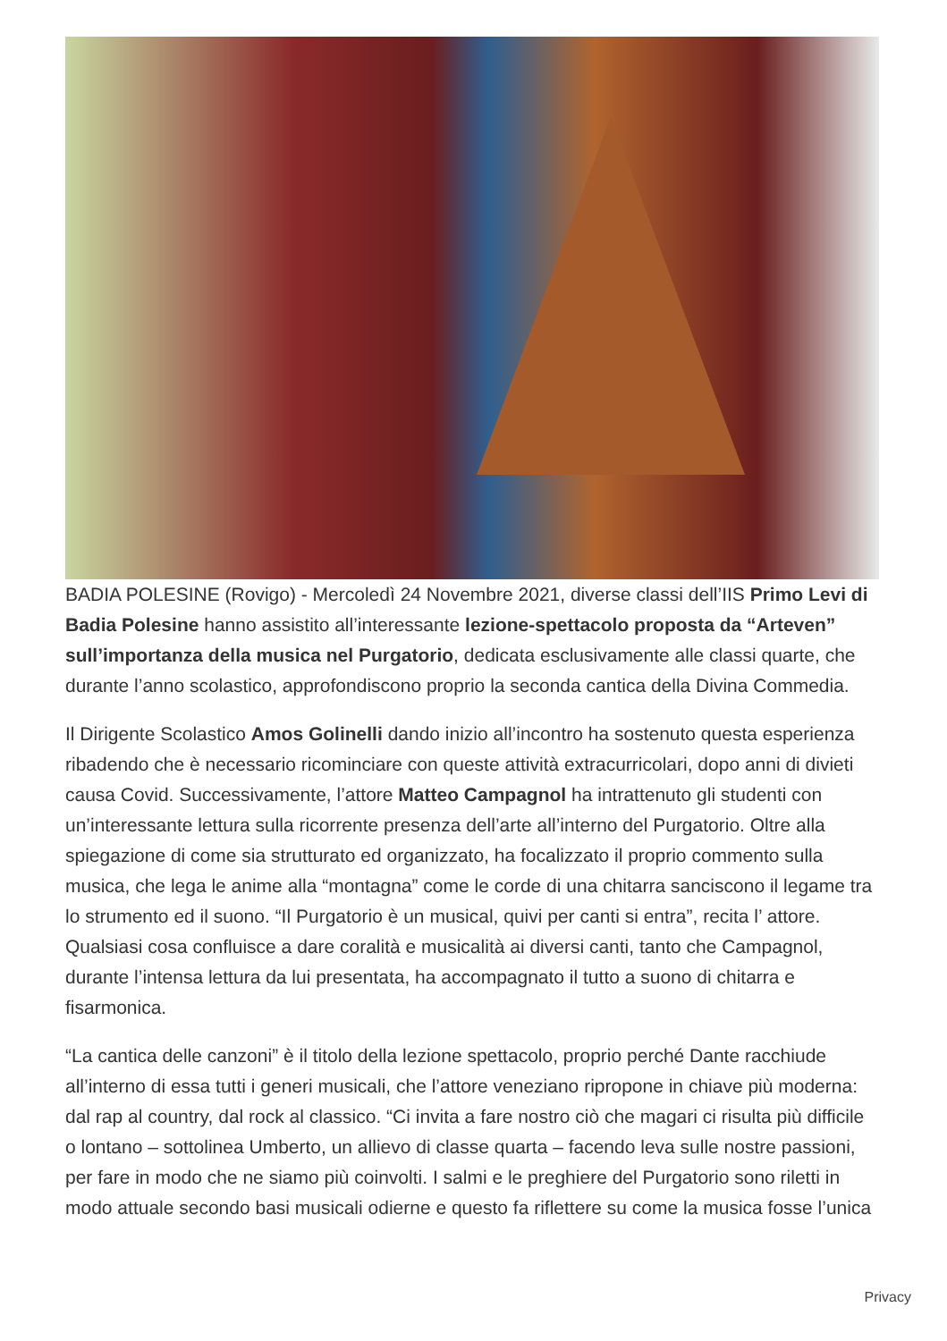BADIA POLESINE (Rovigo) - Mercoledì 24 Novembre 2021, diverse classi dell’IIS Primo Levi di Badia Polesine hanno assistito all’interessante lezione-spettacolo proposta da “Arteven” sull’importanza della musica nel Purgatorio, dedicata esclusivamente alle classi quarte, che durante l’anno scolastico, approfondiscono proprio la seconda cantica della Divina Commedia.
Il Dirigente Scolastico Amos Golinelli dando inizio all’incontro ha sostenuto questa esperienza ribadendo che è necessario ricominciare con queste attività extracurricolari, dopo anni di divieti causa Covid. Successivamente, l’attore Matteo Campagnol ha intrattenuto gli studenti con un’interessante lettura sulla ricorrente presenza dell’arte all’interno del Purgatorio. Oltre alla spiegazione di come sia strutturato ed organizzato, ha focalizzato il proprio commento sulla musica, che lega le anime alla “montagna” come le corde di una chitarra sanciscono il legame tra lo strumento ed il suono. “Il Purgatorio è un musical, quivi per canti si entra”, recita l’ attore. Qualsiasi cosa confluisce a dare coralità e musicalità ai diversi canti, tanto che Campagnol, durante l’intensa lettura da lui presentata, ha accompagnato il tutto a suono di chitarra e fisarmonica.
“La cantica delle canzoni” è il titolo della lezione spettacolo, proprio perché Dante racchiude all’interno di essa tutti i generi musicali, che l’attore veneziano ripropone in chiave più moderna: dal rap al country, dal rock al classico. “Ci invita a fare nostro ciò che magari ci risulta più difficile o lontano – sottolinea Umberto, un allievo di classe quarta – facendo leva sulle nostre passioni, per fare in modo che ne siamo più coinvolti. I salmi e le preghiere del Purgatorio sono riletti in modo attuale secondo basi musicali odierne e questo fa riflettere su come la musica fosse l’unica
Privacy